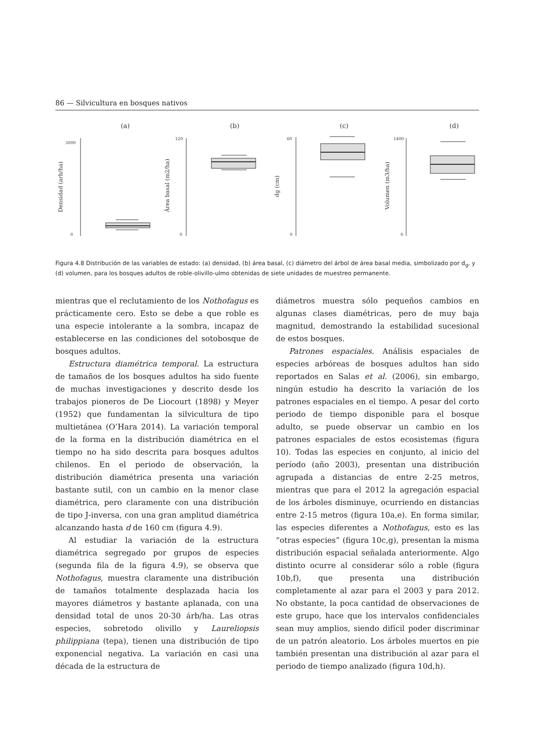86 — Silvicultura en bosques nativos
(a)
(b)
(c)
(d)
5000
0
120
0
60
0
1400
0
Densidad (arb/ha)
Área basal (m2/ha)
dg (cm)
Volumen (m3/ha)
Figura 4.8 Distribución de las variables de estado: (a) densidad, (b) área basal, (c) diámetro del árbol de área basal media, simbolizado por d<sub>g</sub>, y (d) volumen, para los bosques adultos de roble-olivillo-ulmo obtenidas de siete unidades de muestreo permanente.
mientras que el reclutamiento de los Nothofagus es prácticamente cero. Esto se debe a que roble es una especie intolerante a la sombra, incapaz de establecerse en las condiciones del sotobosque de bosques adultos.
Estructura diamétrica temporal. La estructura de tamaños de los bosques adultos ha sido fuente de muchas investigaciones y descrito desde los trabajos pioneros de De Liocourt (1898) y Meyer (1952) que fundamentan la silvicultura de tipo multietánea (O’Hara 2014). La variación temporal de la forma en la distribución diamétrica en el tiempo no ha sido descrita para bosques adultos chilenos. En el periodo de observación, la distribución diamétrica presenta una variación bastante sutil, con un cambio en la menor clase diamétrica, pero claramente con una distribución de tipo J-inversa, con una gran amplitud diamétrica alcanzando hasta d de 160 cm (figura 4.9).
Al estudiar la variación de la estructura diamétrica segregado por grupos de especies (segunda fila de la figura 4.9), se observa que Nothofagus, muestra claramente una distribución de tamaños totalmente desplazada hacia los mayores diámetros y bastante aplanada, con una densidad total de unos 20-30 árb/ha. Las otras especies, sobretodo olivillo y Laureliopsis philippiana (tepa), tienen una distribución de tipo exponencial negativa. La variación en casi una década de la estructura de
diámetros muestra sólo pequeños cambios en algunas clases diamétricas, pero de muy baja magnitud, demostrando la estabilidad sucesional de estos bosques.
Patrones espaciales. Análisis espaciales de especies arbóreas de bosques adultos han sido reportados en Salas et al. (2006), sin embargo, ningún estudio ha descrito la variación de los patrones espaciales en el tiempo. A pesar del corto periodo de tiempo disponible para el bosque adulto, se puede observar un cambio en los patrones espaciales de estos ecosistemas (figura 10). Todas las especies en conjunto, al inicio del período (año 2003), presentan una distribución agrupada a distancias de entre 2-25 metros, mientras que para el 2012 la agregación espacial de los árboles disminuye, ocurriendo en distancias entre 2-15 metros (figura 10a,e). En forma similar, las especies diferentes a Nothofagus, esto es las “otras especies” (figura 10c,g), presentan la misma distribución espacial señalada anteriormente. Algo distinto ocurre al considerar sólo a roble (figura 10b,f), que presenta una distribución completamente al azar para el 2003 y para 2012. No obstante, la poca cantidad de observaciones de este grupo, hace que los intervalos confidenciales sean muy amplios, siendo difícil poder discriminar de un patrón aleatorio. Los árboles muertos en pie también presentan una distribución al azar para el periodo de tiempo analizado (figura 10d,h).